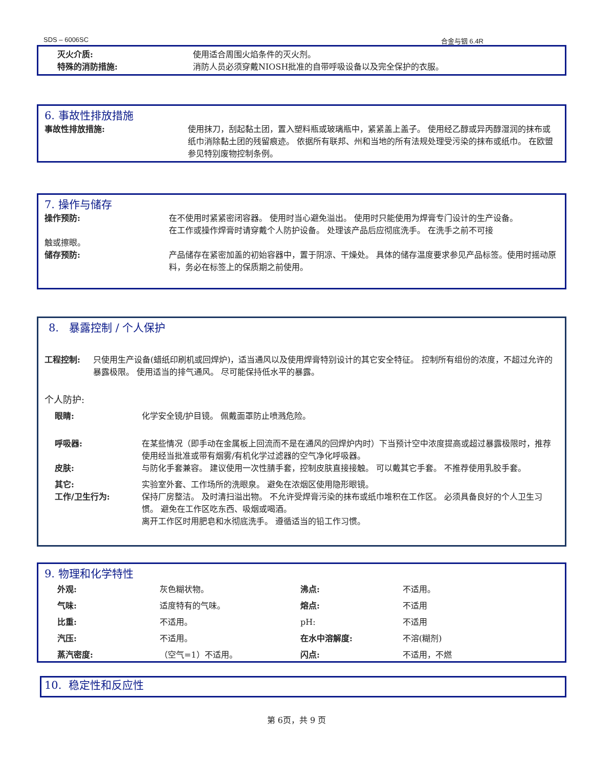SDS – 6006SC 合金与铟 6.4R
灭火介质: 使用适合周围火焰条件的灭火剂。
特殊的消防措施: 消防人员必须穿戴NIOSH批准的自带呼吸设备以及完全保护的衣服。
6. 事故性排放措施
事故性排放措施: 使用抹刀，刮起黏土团，置入塑料瓶或玻璃瓶中，紧紧盖上盖子。 使用经乙醇或异丙醇湿润的抹布或纸巾消除黏土团的残留痕迹。 依据所有联邦、州和当地的所有法规处理受污染的抹布或纸巾。 在欧盟参见特别废物控制条例。
7. 操作与储存
操作预防: 在不使用时紧紧密闭容器。 使用时当心避免溢出。 使用时只能使用为焊膏专门设计的生产设备。
在工作或操作焊膏时请穿戴个人防护设备。 处理该产品后应彻底洗手。 在洗手之前不可接
触或擦眼。
储存预防: 产品储存在紧密加盖的初始容器中，置于阴凉、干燥处。 具体的储存温度要求参见产品标签。使用时摇动原料，务必在标签上的保质期之前使用。
8. 暴露控制 / 个人保护
工程控制: 只使用生产设备(蜡纸印刷机或回焊炉)，适当通风以及使用焊膏特别设计的其它安全特征。 控制所有组份的浓度，不超过允许的暴露极限。 使用适当的排气通风。 尽可能保持低水平的暴露。
个人防护:
眼睛: 化学安全镜/护目镜。 佩戴面罩防止喷溅危险。
呼吸器: 在某些情况（即手动在金属板上回流而不是在通风的回焊炉内时）下当预计空中浓度提高或超过暴露极限时，推荐使用经当批准或带有烟雾/有机化学过滤器的空气净化呼吸器。
皮肤: 与防化手套兼容。 建议使用一次性腈手套，控制皮肤直接接触。 可以戴其它手套。 不推荐使用乳胶手套。
其它: 实验室外套、工作场所的洗眼泉。 避免在浓烟区使用隐形眼镜。
工作/卫生行为: 保持厂房整洁。 及时清扫溢出物。 不允许受焊膏污染的抹布或纸巾堆积在工作区。 必须具备良好的个人卫生习惯。 避免在工作区吃东西、吸烟或喝酒。
离开工作区时用肥皂和水彻底洗手。 遵循适当的铅工作习惯。
9. 物理和化学特性
| 外观: | 灰色糊状物。 | 沸点: | 不适用。 |
| 气味: | 适度特有的气味。 | 熔点: | 不适用 |
| 比重: | 不适用。 | pH: | 不适用 |
| 汽压: | 不适用。 | 在水中溶解度: | 不溶(糊剂) |
| 蒸汽密度: | （空气=1）不适用。 | 闪点: | 不适用，不燃 |
10. 稳定性和反应性
第 6页，共 9 页